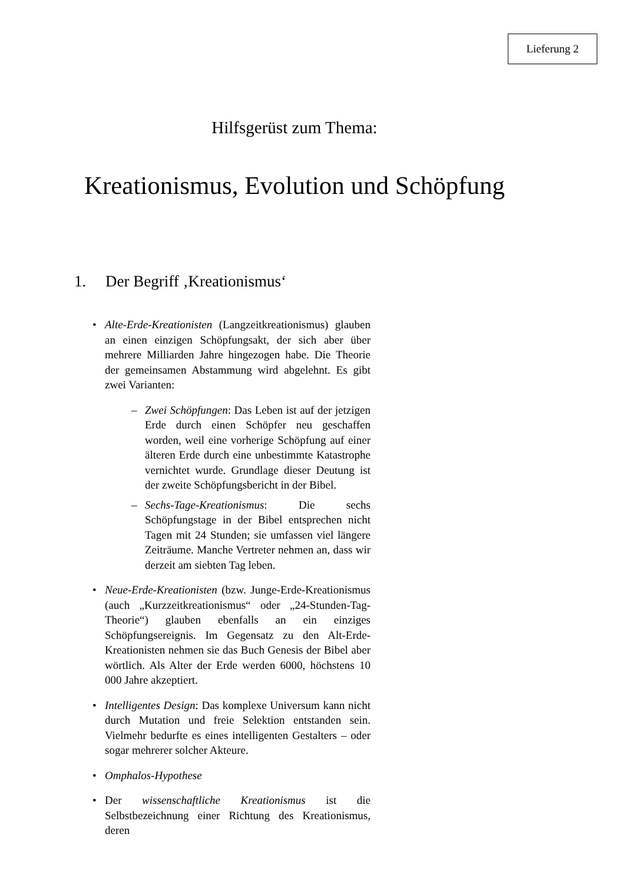Lieferung 2
Hilfsgerüst zum Thema:
Kreationismus, Evolution und Schöpfung
1. Der Begriff ‚Kreationismus‘
• Alte-Erde-Kreationisten (Langzeitkreationismus) glauben an einen einzigen Schöpfungsakt, der sich aber über mehrere Milliarden Jahre hingezogen habe. Die Theorie der gemeinsamen Abstammung wird abgelehnt. Es gibt zwei Varianten:
– Zwei Schöpfungen: Das Leben ist auf der jetzigen Erde durch einen Schöpfer neu geschaffen worden, weil eine vorherige Schöpfung auf einer älteren Erde durch eine unbestimmte Katastrophe vernichtet wurde. Grundlage dieser Deutung ist der zweite Schöpfungsbericht in der Bibel.
– Sechs-Tage-Kreationismus: Die sechs Schöpfungstage in der Bibel entsprechen nicht Tagen mit 24 Stunden; sie umfassen viel längere Zeiträume. Manche Vertreter nehmen an, dass wir derzeit am siebten Tag leben.
• Neue-Erde-Kreationisten (bzw. Junge-Erde-Kreationismus (auch „Kurzzeitkreationismus“ oder „24-Stunden-Tag-Theorie“) glauben ebenfalls an ein einziges Schöpfungsereignis. Im Gegensatz zu den Alt-Erde-Kreationisten nehmen sie das Buch Genesis der Bibel aber wörtlich. Als Alter der Erde werden 6000, höchstens 10 000 Jahre akzeptiert.
• Intelligentes Design: Das komplexe Universum kann nicht durch Mutation und freie Selektion entstanden sein. Vielmehr bedurfte es eines intelligenten Gestalters – oder sogar mehrerer solcher Akteure.
• Omphalos-Hypothese
• Der wissenschaftliche Kreationismus ist die Selbstbezeichnung einer Richtung des Kreationismus, deren